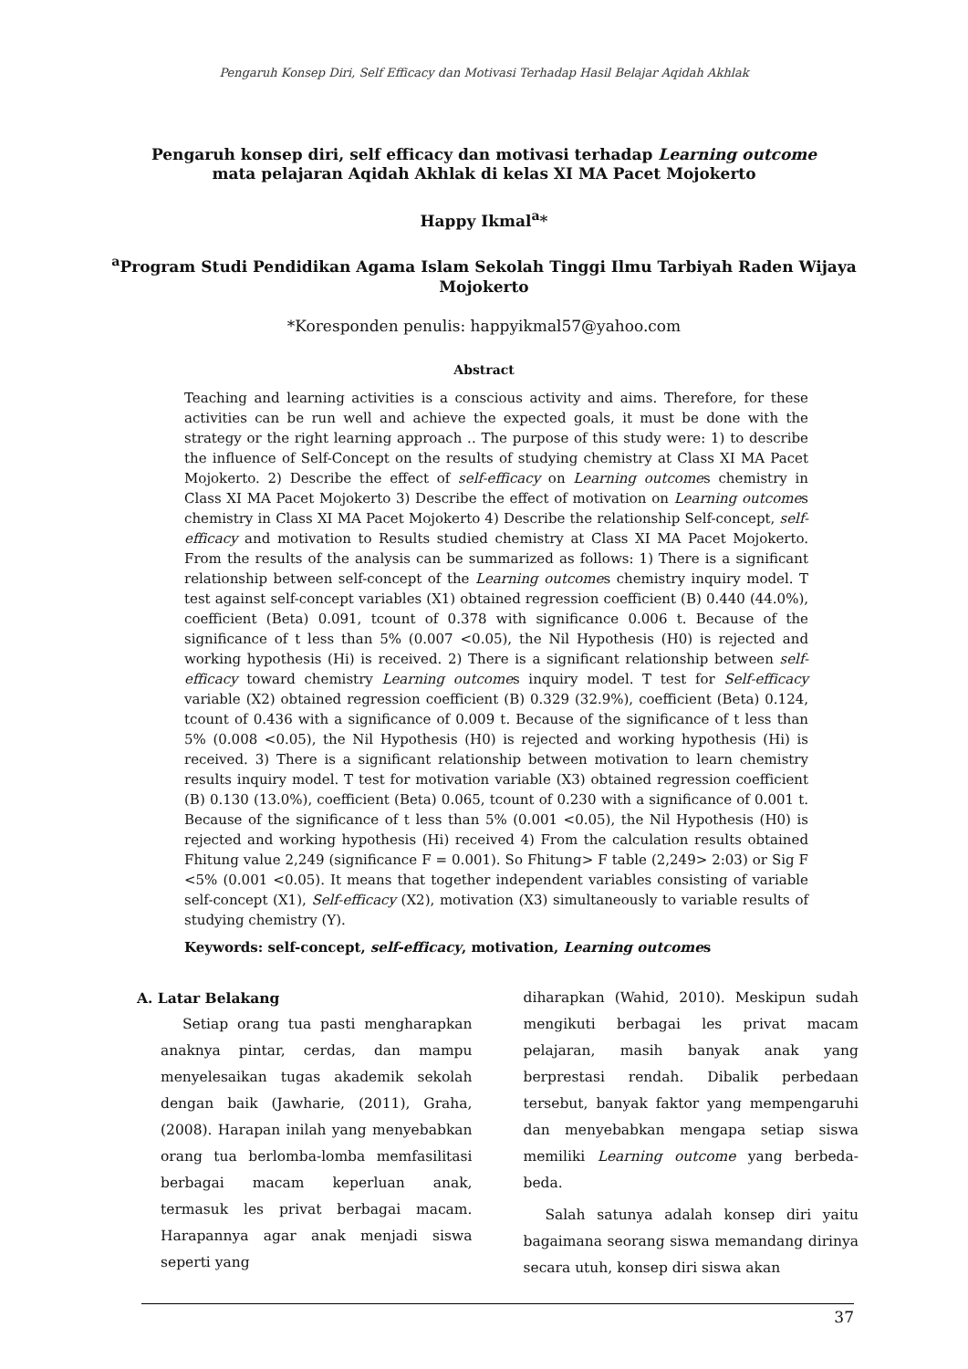Pengaruh Konsep Diri, Self Efficacy dan Motivasi Terhadap Hasil Belajar Aqidah Akhlak
Pengaruh konsep diri, self efficacy dan motivasi terhadap Learning outcome mata pelajaran Aqidah Akhlak di kelas XI MA Pacet Mojokerto
Happy Ikmal<sup>a</sup>*
<sup>a</sup> Program Studi Pendidikan Agama Islam Sekolah Tinggi Ilmu Tarbiyah Raden Wijaya Mojokerto
*Koresponden penulis: happyikmal57@yahoo.com
Abstract
Teaching and learning activities is a conscious activity and aims. Therefore, for these activities can be run well and achieve the expected goals, it must be done with the strategy or the right learning approach .. The purpose of this study were: 1) to describe the influence of Self-Concept on the results of studying chemistry at Class XI MA Pacet Mojokerto. 2) Describe the effect of self-efficacy on Learning outcomes chemistry in Class XI MA Pacet Mojokerto 3) Describe the effect of motivation on Learning outcomes chemistry in Class XI MA Pacet Mojokerto 4) Describe the relationship Self-concept, self-efficacy and motivation to Results studied chemistry at Class XI MA Pacet Mojokerto. From the results of the analysis can be summarized as follows: 1) There is a significant relationship between self-concept of the Learning outcomes chemistry inquiry model. T test against self-concept variables (X1) obtained regression coefficient (B) 0.440 (44.0%), coefficient (Beta) 0.091, tcount of 0.378 with significance 0.006 t. Because of the significance of t less than 5% (0.007 <0.05), the Nil Hypothesis (H0) is rejected and working hypothesis (Hi) is received. 2) There is a significant relationship between self-efficacy toward chemistry Learning outcomes inquiry model. T test for Self-efficacy variable (X2) obtained regression coefficient (B) 0.329 (32.9%), coefficient (Beta) 0.124, tcount of 0.436 with a significance of 0.009 t. Because of the significance of t less than 5% (0.008 <0.05), the Nil Hypothesis (H0) is rejected and working hypothesis (Hi) is received. 3) There is a significant relationship between motivation to learn chemistry results inquiry model. T test for motivation variable (X3) obtained regression coefficient (B) 0.130 (13.0%), coefficient (Beta) 0.065, tcount of 0.230 with a significance of 0.001 t. Because of the significance of t less than 5% (0.001 <0.05), the Nil Hypothesis (H0) is rejected and working hypothesis (Hi) received 4) From the calculation results obtained Fhitung value 2,249 (significance F = 0.001). So Fhitung> F table (2,249> 2:03) or Sig F <5% (0.001 <0.05). It means that together independent variables consisting of variable self-concept (X1), Self-efficacy (X2), motivation (X3) simultaneously to variable results of studying chemistry (Y).
Keywords: self-concept, self-efficacy, motivation, Learning outcomes
A. Latar Belakang
Setiap orang tua pasti mengharapkan anaknya pintar, cerdas, dan mampu menyelesaikan tugas akademik sekolah dengan baik (Jawharie, (2011), Graha, (2008). Harapan inilah yang menyebabkan orang tua berlomba-lomba memfasilitasi berbagai macam keperluan anak, termasuk les privat berbagai macam. Harapannya agar anak menjadi siswa seperti yang
diharapkan (Wahid, 2010). Meskipun sudah mengikuti berbagai les privat macam pelajaran, masih banyak anak yang berprestasi rendah. Dibalik perbedaan tersebut, banyak faktor yang mempengaruhi dan menyebabkan mengapa setiap siswa memiliki Learning outcome yang berbeda-beda.
Salah satunya adalah konsep diri yaitu bagaimana seorang siswa memandang dirinya secara utuh, konsep diri siswa akan
37